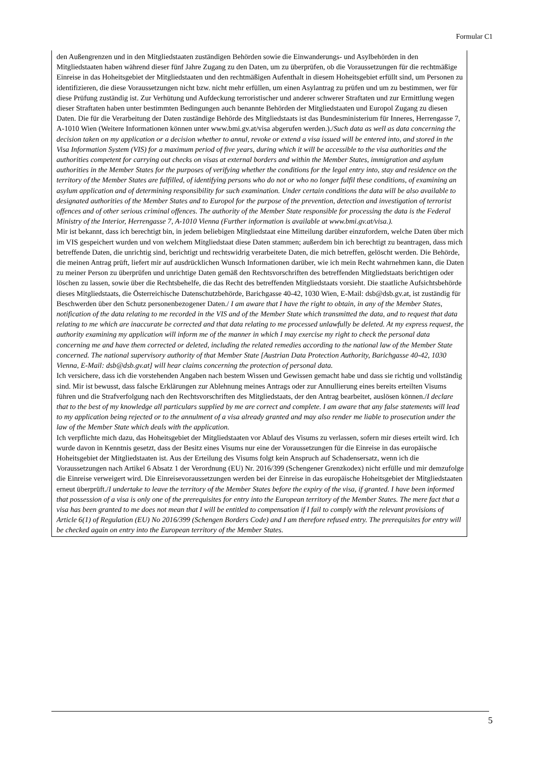Formular C1
den Außengrenzen und in den Mitgliedstaaten zuständigen Behörden sowie die Einwanderungs- und Asylbehörden in den Mitgliedstaaten haben während dieser fünf Jahre Zugang zu den Daten, um zu überprüfen, ob die Voraussetzungen für die rechtmäßige Einreise in das Hoheitsgebiet der Mitgliedstaaten und den rechtmäßigen Aufenthalt in diesem Hoheitsgebiet erfüllt sind, um Personen zu identifizieren, die diese Voraussetzungen nicht bzw. nicht mehr erfüllen, um einen Asylantrag zu prüfen und um zu bestimmen, wer für diese Prüfung zuständig ist. Zur Verhütung und Aufdeckung terroristischer und anderer schwerer Straftaten und zur Ermittlung wegen dieser Straftaten haben unter bestimmten Bedingungen auch benannte Behörden der Mitgliedstaaten und Europol Zugang zu diesen Daten. Die für die Verarbeitung der Daten zuständige Behörde des Mitgliedstaats ist das Bundesministerium für Inneres, Herrengasse 7, A-1010 Wien (Weitere Informationen können unter www.bmi.gv.at/visa abgerufen werden.)./Such data as well as data concerning the decision taken on my application or a decision whether to annul, revoke or extend a visa issued will be entered into, and stored in the Visa Information System (VIS) for a maximum period of five years, during which it will be accessible to the visa authorities and the authorities competent for carrying out checks on visas at external borders and within the Member States, immigration and asylum authorities in the Member States for the purposes of verifying whether the conditions for the legal entry into, stay and residence on the territory of the Member States are fulfilled, of identifying persons who do not or who no longer fulfil these conditions, of examining an asylum application and of determining responsibility for such examination. Under certain conditions the data will be also available to designated authorities of the Member States and to Europol for the purpose of the prevention, detection and investigation of terrorist offences and of other serious criminal offences. The authority of the Member State responsible for processing the data is the Federal Ministry of the Interior, Herrengasse 7, A-1010 Vienna (Further information is available at www.bmi.gv.at/visa.).
Mir ist bekannt, dass ich berechtigt bin, in jedem beliebigen Mitgliedstaat eine Mitteilung darüber einzufordern, welche Daten über mich im VIS gespeichert wurden und von welchem Mitgliedstaat diese Daten stammen; außerdem bin ich berechtigt zu beantragen, dass mich betreffende Daten, die unrichtig sind, berichtigt und rechtswidrig verarbeitete Daten, die mich betreffen, gelöscht werden. Die Behörde, die meinen Antrag prüft, liefert mir auf ausdrücklichen Wunsch Informationen darüber, wie ich mein Recht wahrnehmen kann, die Daten zu meiner Person zu überprüfen und unrichtige Daten gemäß den Rechtsvorschriften des betreffenden Mitgliedstaats berichtigen oder löschen zu lassen, sowie über die Rechtsbehelfe, die das Recht des betreffenden Mitgliedstaats vorsieht. Die staatliche Aufsichtsbehörde dieses Mitgliedstaats, die Österreichische Datenschutzbehörde, Barichgasse 40-42, 1030 Wien, E-Mail: dsb@dsb.gv.at, ist zuständig für Beschwerden über den Schutz personenbezogener Daten./ I am aware that I have the right to obtain, in any of the Member States, notification of the data relating to me recorded in the VIS and of the Member State which transmitted the data, and to request that data relating to me which are inaccurate be corrected and that data relating to me processed unlawfully be deleted. At my express request, the authority examining my application will inform me of the manner in which I may exercise my right to check the personal data concerning me and have them corrected or deleted, including the related remedies according to the national law of the Member State concerned. The national supervisory authority of that Member State [Austrian Data Protection Authority, Barichgasse 40-42, 1030 Vienna, E-Mail: dsb@dsb.gv.at] will hear claims concerning the protection of personal data.
Ich versichere, dass ich die vorstehenden Angaben nach bestem Wissen und Gewissen gemacht habe und dass sie richtig und vollständig sind. Mir ist bewusst, dass falsche Erklärungen zur Ablehnung meines Antrags oder zur Annullierung eines bereits erteilten Visums führen und die Strafverfolgung nach den Rechtsvorschriften des Mitgliedstaats, der den Antrag bearbeitet, auslösen können./I declare that to the best of my knowledge all particulars supplied by me are correct and complete. I am aware that any false statements will lead to my application being rejected or to the annulment of a visa already granted and may also render me liable to prosecution under the law of the Member State which deals with the application.
Ich verpflichte mich dazu, das Hoheitsgebiet der Mitgliedstaaten vor Ablauf des Visums zu verlassen, sofern mir dieses erteilt wird. Ich wurde davon in Kenntnis gesetzt, dass der Besitz eines Visums nur eine der Voraussetzungen für die Einreise in das europäische Hoheitsgebiet der Mitgliedstaaten ist. Aus der Erteilung des Visums folgt kein Anspruch auf Schadensersatz, wenn ich die Voraussetzungen nach Artikel 6 Absatz 1 der Verordnung (EU) Nr. 2016/399 (Schengener Grenzkodex) nicht erfülle und mir demzufolge die Einreise verweigert wird. Die Einreisevoraussetzungen werden bei der Einreise in das europäische Hoheitsgebiet der Mitgliedstaaten erneut überprüft./I undertake to leave the territory of the Member States before the expiry of the visa, if granted. I have been informed that possession of a visa is only one of the prerequisites for entry into the European territory of the Member States. The mere fact that a visa has been granted to me does not mean that I will be entitled to compensation if I fail to comply with the relevant provisions of Article 6(1) of Regulation (EU) No 2016/399 (Schengen Borders Code) and I am therefore refused entry. The prerequisites for entry will be checked again on entry into the European territory of the Member States.
5